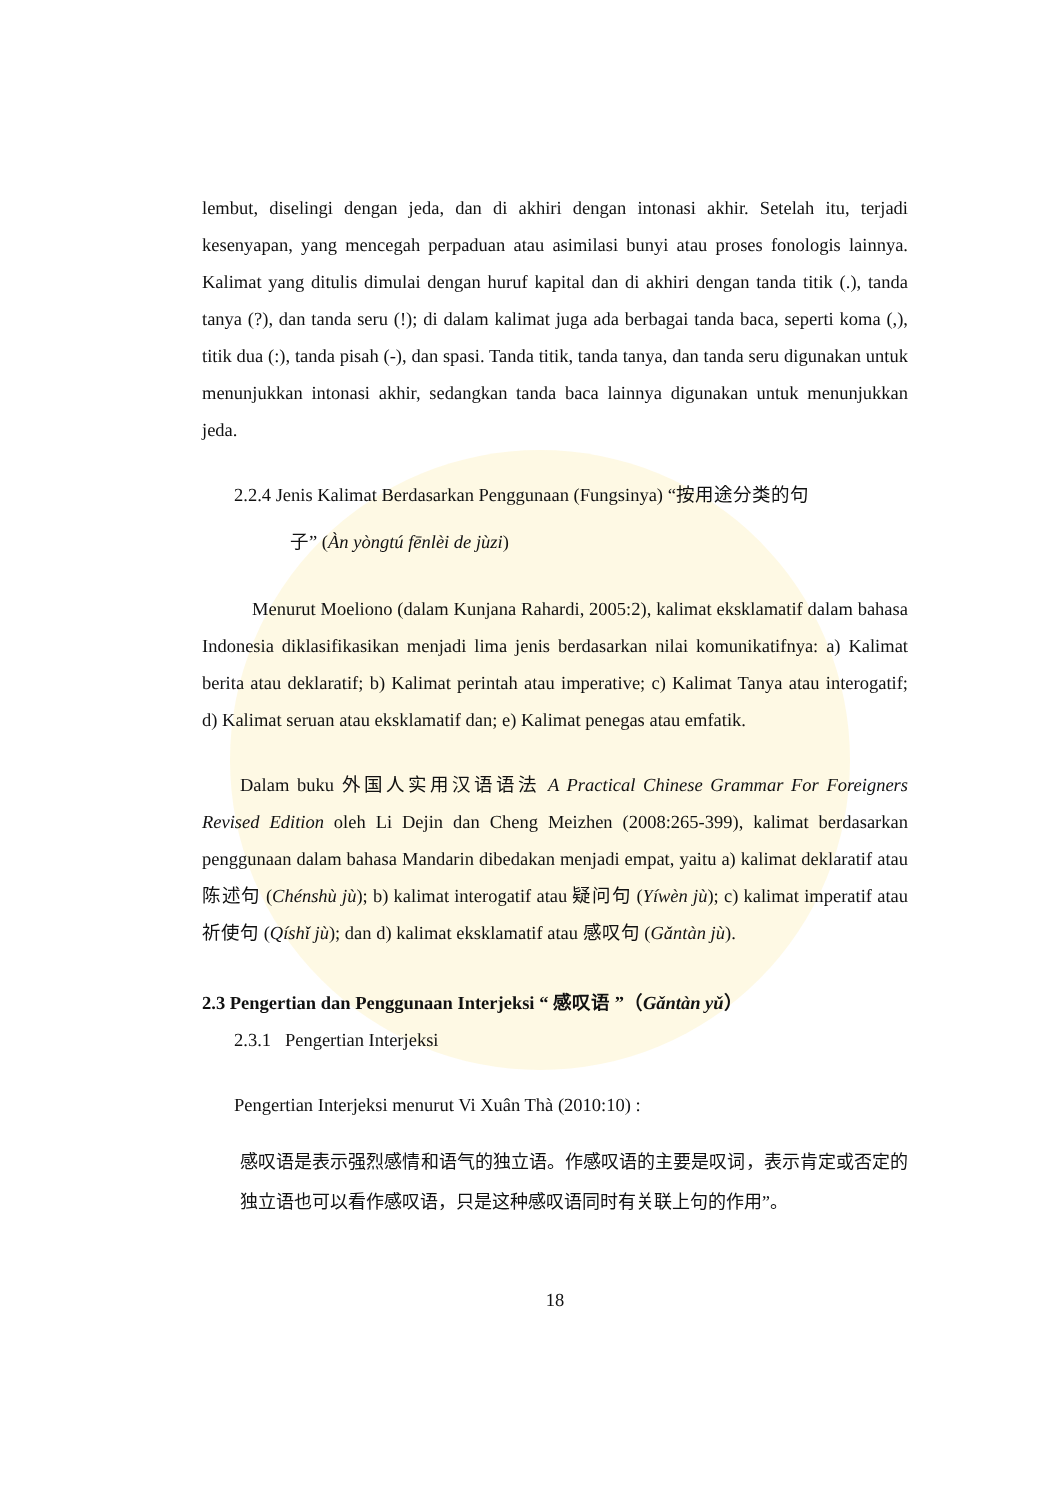lembut, diselingi dengan jeda, dan di akhiri dengan intonasi akhir. Setelah itu, terjadi kesenyapan, yang mencegah perpaduan atau asimilasi bunyi atau proses fonologis lainnya. Kalimat yang ditulis dimulai dengan huruf kapital dan di akhiri dengan tanda titik (.), tanda tanya (?), dan tanda seru (!); di dalam kalimat juga ada berbagai tanda baca, seperti koma (,), titik dua (:), tanda pisah (-), dan spasi. Tanda titik, tanda tanya, dan tanda seru digunakan untuk menunjukkan intonasi akhir, sedangkan tanda baca lainnya digunakan untuk menunjukkan jeda.
2.2.4 Jenis Kalimat Berdasarkan Penggunaan (Fungsinya) “按用途分类的句
子” (Àn yòngtú fēnlèi de jùzi)
Menurut Moeliono (dalam Kunjana Rahardi, 2005:2), kalimat eksklamatif dalam bahasa Indonesia diklasifikasikan menjadi lima jenis berdasarkan nilai komunikatifnya: a) Kalimat berita atau deklaratif; b) Kalimat perintah atau imperative; c) Kalimat Tanya atau interogatif; d) Kalimat seruan atau eksklamatif dan; e) Kalimat penegas atau emfatik.
Dalam buku 外国人实用汉语语法 A Practical Chinese Grammar For Foreigners Revised Edition oleh Li Dejin dan Cheng Meizhen (2008:265-399), kalimat berdasarkan penggunaan dalam bahasa Mandarin dibedakan menjadi empat, yaitu a) kalimat deklaratif atau 陈述句 (Chénshù jù); b) kalimat interogatif atau 疑问句 (Yíwèn jù); c) kalimat imperatif atau 祈使句 (Qíshǐ jù); dan d) kalimat eksklamatif atau 感叹句 (Gǎntàn jù).
2.3 Pengertian dan Penggunaan Interjeksi “ 感叹语 ”（Gǎntàn yǔ）
2.3.1 Pengertian Interjeksi
Pengertian Interjeksi menurut Vi Xuân Thà (2010:10) :
感叹语是表示强烈感情和语气的独立语。作感叹语的主要是叹词，表示肯定或否定的独立语也可以看作感叹语，只是这种感叹语同时有关联上句的作用”。
18